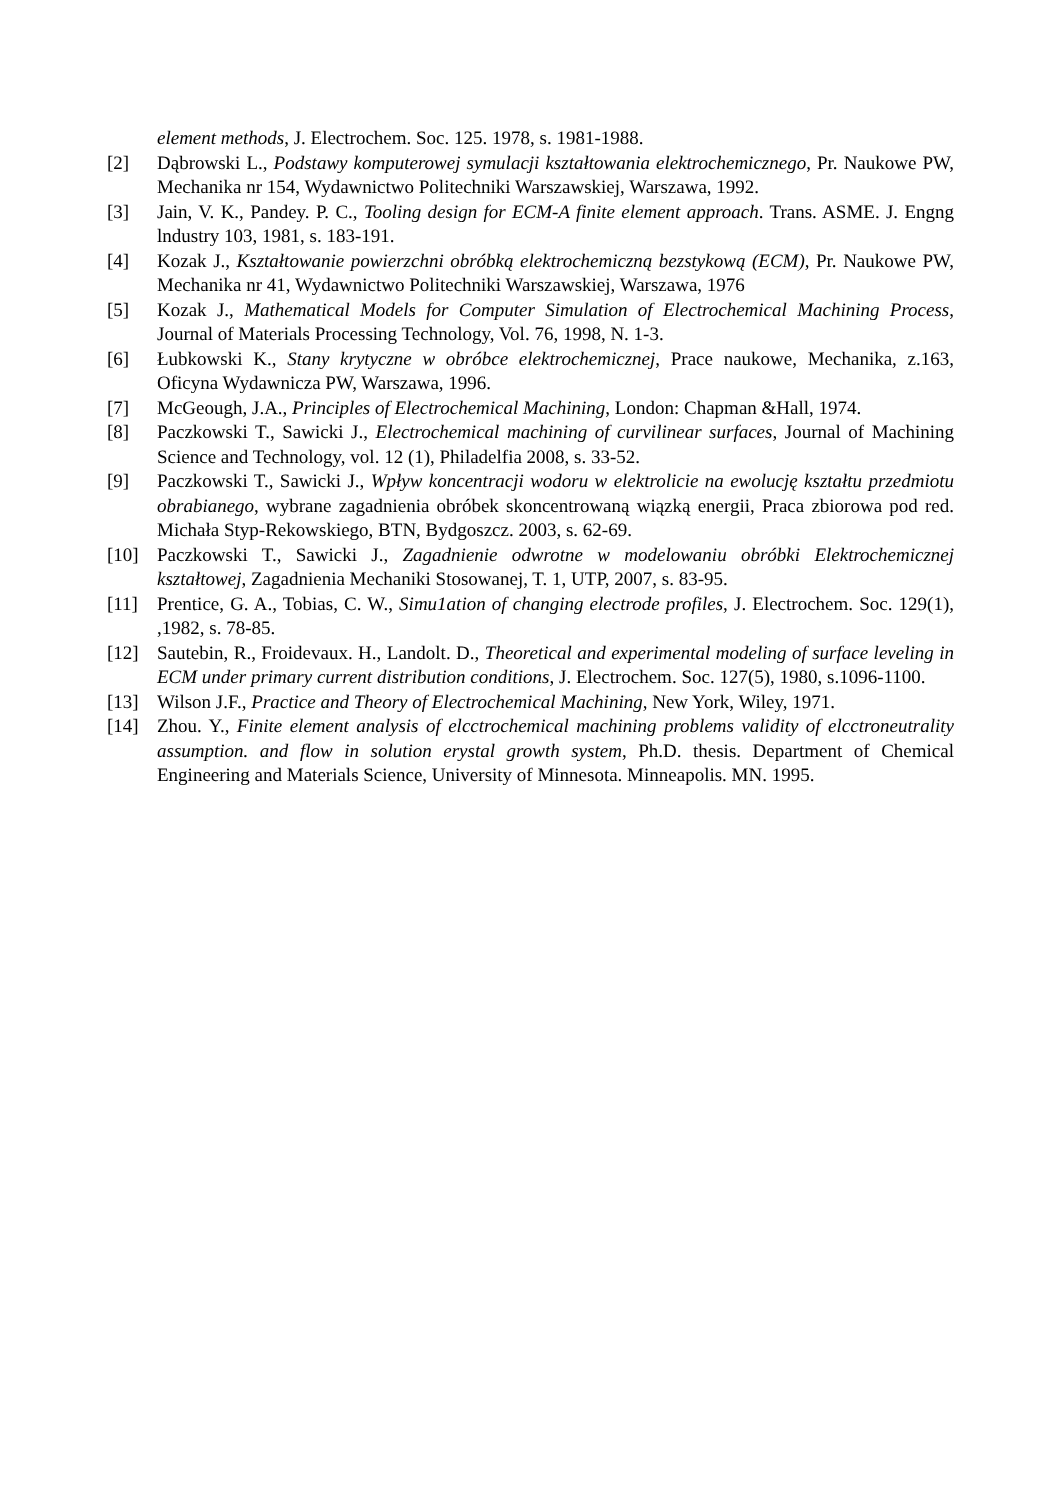element methods, J. Electrochem. Soc. 125. 1978, s. 1981-1988.
[2] Dąbrowski L., Podstawy komputerowej symulacji kształtowania elektrochemicznego, Pr. Naukowe PW, Mechanika nr 154, Wydawnictwo Politechniki Warszawskiej, Warszawa, 1992.
[3] Jain, V. K., Pandey. P. C., Tooling design for ECM-A finite element approach. Trans. ASME. J. Engng lndustry 103, 1981, s. 183-191.
[4] Kozak J., Kształtowanie powierzchni obróbką elektrochemiczną bezstykową (ECM), Pr. Naukowe PW, Mechanika nr 41, Wydawnictwo Politechniki Warszawskiej, Warszawa, 1976
[5] Kozak J., Mathematical Models for Computer Simulation of Electrochemical Machining Process, Journal of Materials Processing Technology, Vol. 76, 1998, N. 1-3.
[6] Łubkowski K., Stany krytyczne w obróbce elektrochemicznej, Prace naukowe, Mechanika, z.163, Oficyna Wydawnicza PW, Warszawa, 1996.
[7] McGeough, J.A., Principles of Electrochemical Machining, London: Chapman &Hall, 1974.
[8] Paczkowski T., Sawicki J., Electrochemical machining of curvilinear surfaces, Journal of Machining Science and Technology, vol. 12 (1), Philadelfia 2008, s. 33-52.
[9] Paczkowski T., Sawicki J., Wpływ koncentracji wodoru w elektrolicie na ewolucję kształtu przedmiotu obrabianego, wybrane zagadnienia obróbek skoncentrowaną wiązką energii, Praca zbiorowa pod red. Michała Styp-Rekowskiego, BTN, Bydgoszcz. 2003, s. 62-69.
[10] Paczkowski T., Sawicki J., Zagadnienie odwrotne w modelowaniu obróbki Elektrochemicznej kształtowej, Zagadnienia Mechaniki Stosowanej, T. 1, UTP, 2007, s. 83-95.
[11] Prentice, G. A., Tobias, C. W., Simu1ation of changing electrode profiles, J. Electrochem. Soc. 129(1), ,1982, s. 78-85.
[12] Sautebin, R., Froidevaux. H., Landolt. D., Theoretical and experimental modeling of surface leveling in ECM under primary current distribution conditions, J. Electrochem. Soc. 127(5), 1980, s.1096-1100.
[13] Wilson J.F., Practice and Theory of Electrochemical Machining, New York, Wiley, 1971.
[14] Zhou. Y., Finite element analysis of elcctrochemical machining problems validity of elcctroneutrality assumption. and flow in solution erystal growth system, Ph.D. thesis. Department of Chemical Engineering and Materials Science, University of Minnesota. Minneapolis. MN. 1995.